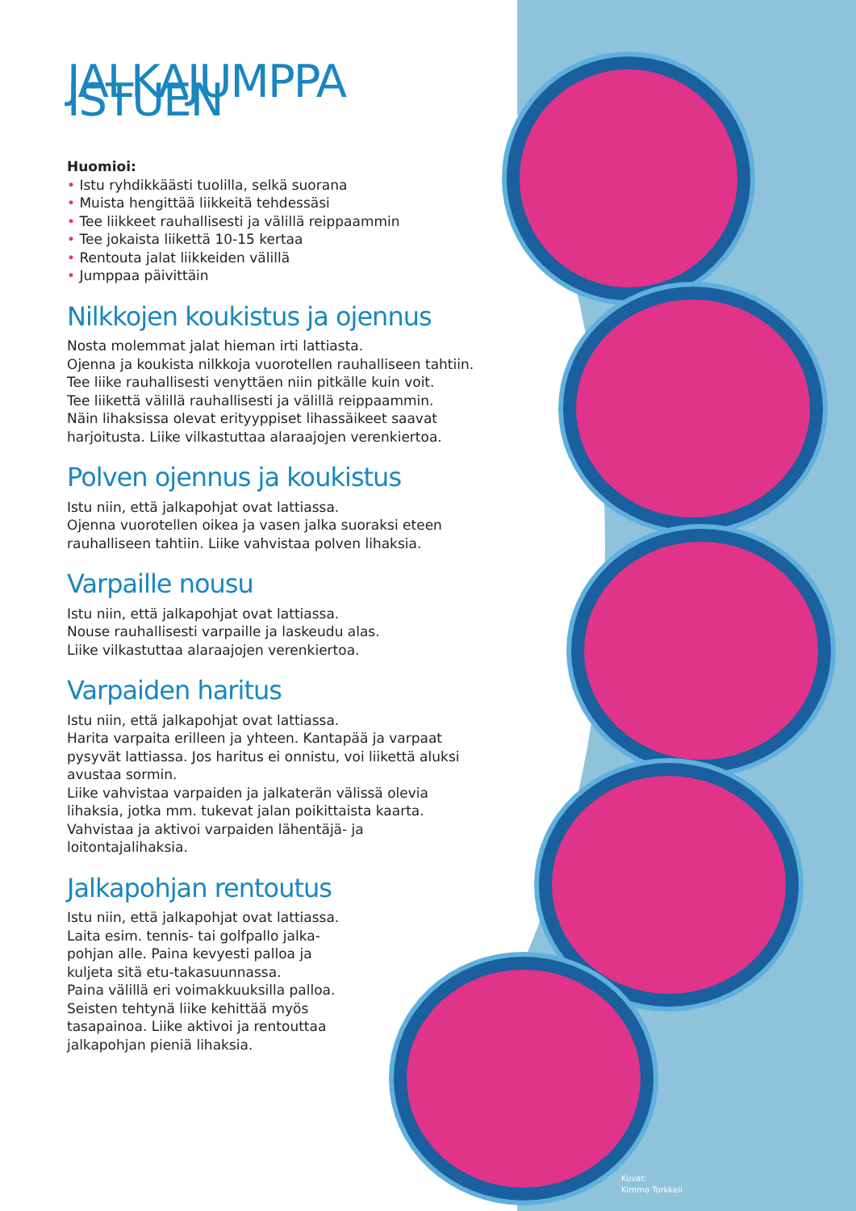JALKAJUMPPA ISTUEN
Huomioi:
• Istu ryhdikkäästi tuolilla, selkä suorana
• Muista hengittää liikkeitä tehdessäsi
• Tee liikkeet rauhallisesti ja välillä reippaammin
• Tee jokaista liikettä 10-15 kertaa
• Rentouta jalat liikkeiden välillä
• Jumppaa päivittäin
Nilkkojen koukistus ja ojennus
Nosta molemmat jalat hieman irti lattiasta.
Ojenna ja koukista nilkkoja vuorotellen rauhalliseen tahtiin.
Tee liike rauhallisesti venyttäen niin pitkälle kuin voit.
Tee liikettä välillä rauhallisesti ja välillä reippaammin.
Näin lihaksissa olevat erityyppiset lihassäikeet saavat harjoitusta. Liike vilkastuttaa alaraajojen verenkiertoa.
Polven ojennus ja koukistus
Istu niin, että jalkapohjat ovat lattiassa.
Ojenna vuorotellen oikea ja vasen jalka suoraksi eteen rauhalliseen tahtiin. Liike vahvistaa polven lihaksia.
Varpaille nousu
Istu niin, että jalkapohjat ovat lattiassa.
Nouse rauhallisesti varpaille ja laskeudu alas.
Liike vilkastuttaa alaraajojen verenkiertoa.
Varpaiden haritus
Istu niin, että jalkapohjat ovat lattiassa.
Harita varpaita erilleen ja yhteen. Kantapää ja varpaat pysyvät lattiassa. Jos haritus ei onnistu, voi liikettä aluksi avustaa sormin.
Liike vahvistaa varpaiden ja jalkaterän välissä olevia lihaksia, jotka mm. tukevat jalan poikittaista kaarta. Vahvistaa ja aktivoi varpaiden lähentäjä- ja loitontajalihaksia.
Jalkapohjan rentoutus
Istu niin, että jalkapohjat ovat lattiassa.
Laita esim. tennis- tai golfpallo jalka-pohjan alle. Paina kevyesti palloa ja kuljeta sitä etu-takasuunnassa.
Paina välillä eri voimakkuuksilla palloa. Seisten tehtynä liike kehittää myös tasapainoa. Liike aktivoi ja rentouttaa jalkapohjan pieniä lihaksia.
Kuvat:
Kimmo Torkkeli